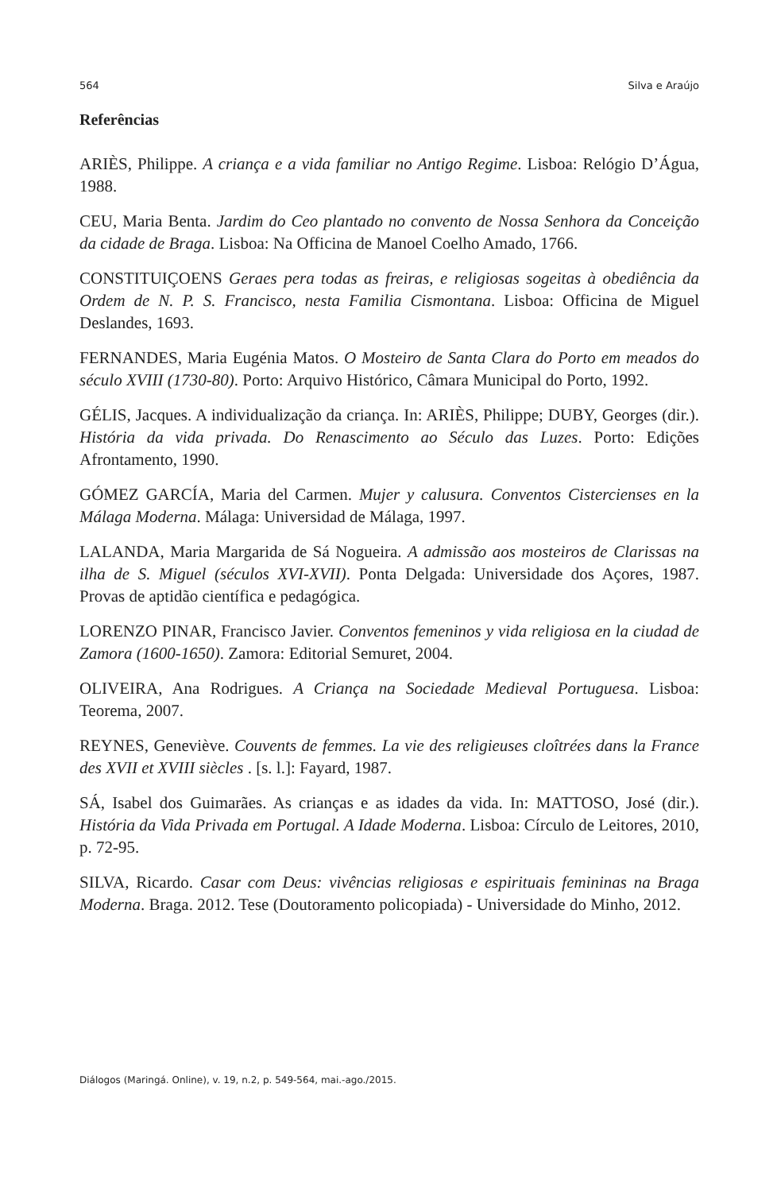564 Silva e Araújo
Referências
ARIÈS, Philippe. A criança e a vida familiar no Antigo Regime. Lisboa: Relógio D’Água, 1988.
CEU, Maria Benta. Jardim do Ceo plantado no convento de Nossa Senhora da Conceição da cidade de Braga. Lisboa: Na Officina de Manoel Coelho Amado, 1766.
CONSTITUIÇOENS Geraes pera todas as freiras, e religiosas sogeitas à obediência da Ordem de N. P. S. Francisco, nesta Familia Cismontana. Lisboa: Officina de Miguel Deslandes, 1693.
FERNANDES, Maria Eugénia Matos. O Mosteiro de Santa Clara do Porto em meados do século XVIII (1730-80). Porto: Arquivo Histórico, Câmara Municipal do Porto, 1992.
GÉLIS, Jacques. A individualização da criança. In: ARIÈS, Philippe; DUBY, Georges (dir.). História da vida privada. Do Renascimento ao Século das Luzes. Porto: Edições Afrontamento, 1990.
GÓMEZ GARCÍA, Maria del Carmen. Mujer y calusura. Conventos Cistercienses en la Málaga Moderna. Málaga: Universidad de Málaga, 1997.
LALANDA, Maria Margarida de Sá Nogueira. A admissão aos mosteiros de Clarissas na ilha de S. Miguel (séculos XVI-XVII). Ponta Delgada: Universidade dos Açores, 1987. Provas de aptidão científica e pedagógica.
LORENZO PINAR, Francisco Javier. Conventos femeninos y vida religiosa en la ciudad de Zamora (1600-1650). Zamora: Editorial Semuret, 2004.
OLIVEIRA, Ana Rodrigues. A Criança na Sociedade Medieval Portuguesa. Lisboa: Teorema, 2007.
REYNES, Geneviève. Couvents de femmes. La vie des religieuses cloîtrées dans la France des XVII et XVIII siècles . [s. l.]: Fayard, 1987.
SÁ, Isabel dos Guimarães. As crianças e as idades da vida. In: MATTOSO, José (dir.). História da Vida Privada em Portugal. A Idade Moderna. Lisboa: Círculo de Leitores, 2010, p. 72-95.
SILVA, Ricardo. Casar com Deus: vivências religiosas e espirituais femininas na Braga Moderna. Braga. 2012. Tese (Doutoramento policopiada) - Universidade do Minho, 2012.
Diálogos (Maringá. Online), v. 19, n.2, p. 549-564, mai.-ago./2015.